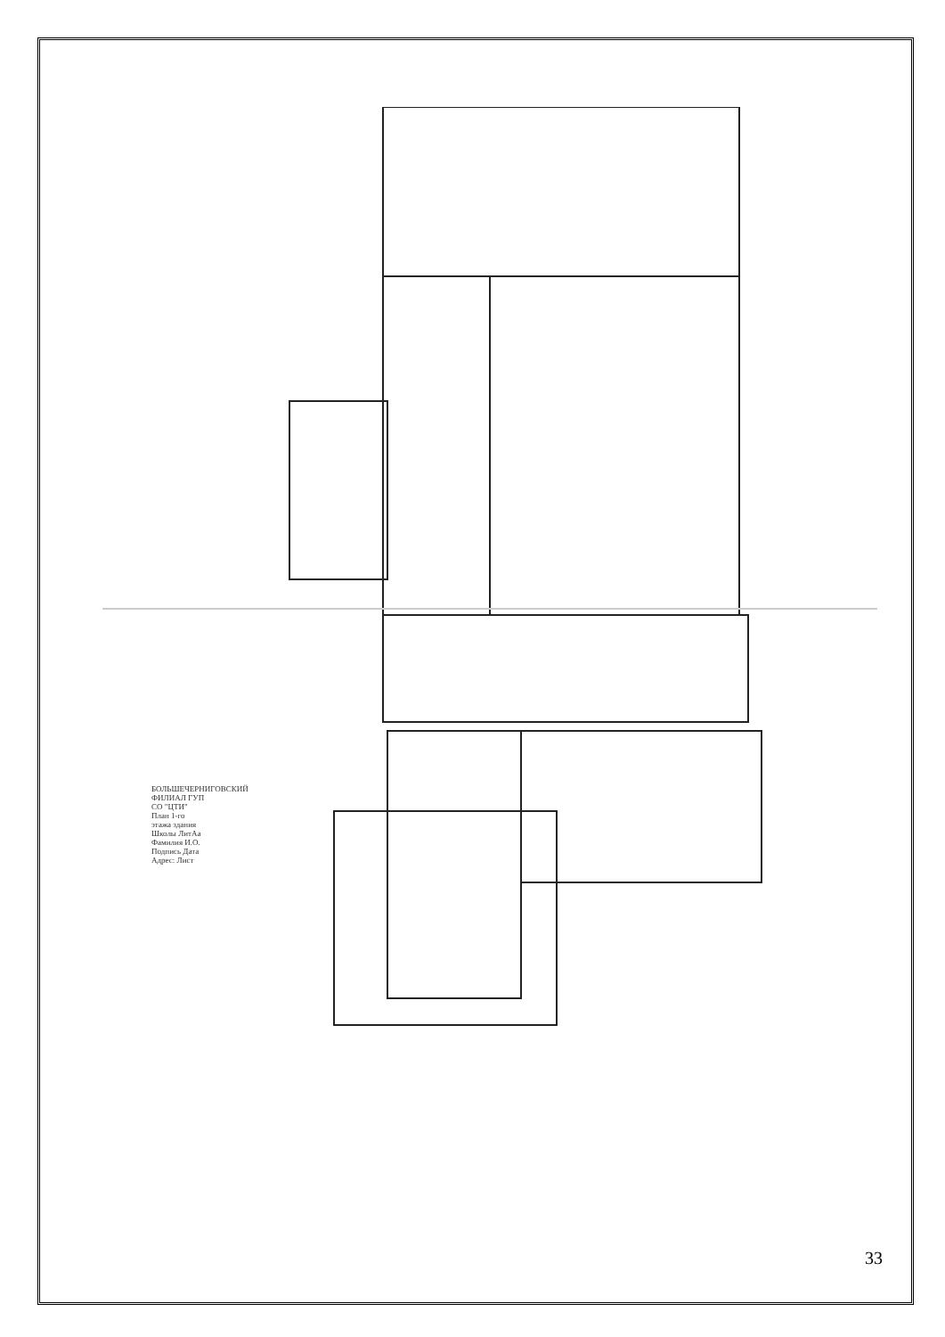БОЛЬШЕЧЕРНИГОВСКИЙ ФИЛИАЛ ГУП СО "ЦТИ" План 1-го этажа здания Школы ЛитАа Фамилия И.О. Подпись Дата Адрес: Лист
33